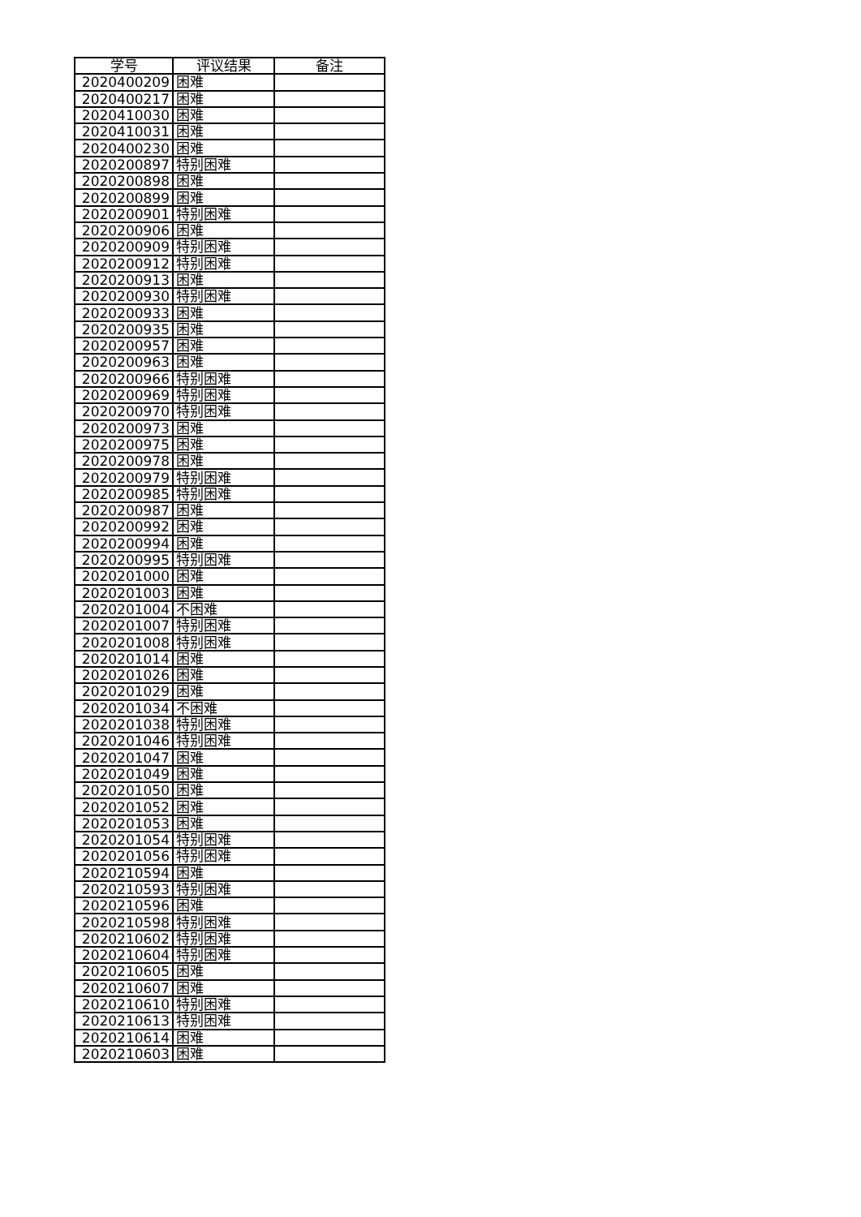| 学号 | 评议结果 | 备注 |
| --- | --- | --- |
| 2020400209 | 困难 | |
| 2020400217 | 困难 | |
| 2020410030 | 困难 | |
| 2020410031 | 困难 | |
| 2020400230 | 困难 | |
| 2020200897 | 特别困难 | |
| 2020200898 | 困难 | |
| 2020200899 | 困难 | |
| 2020200901 | 特别困难 | |
| 2020200906 | 困难 | |
| 2020200909 | 特别困难 | |
| 2020200912 | 特别困难 | |
| 2020200913 | 困难 | |
| 2020200930 | 特别困难 | |
| 2020200933 | 困难 | |
| 2020200935 | 困难 | |
| 2020200957 | 困难 | |
| 2020200963 | 困难 | |
| 2020200966 | 特别困难 | |
| 2020200969 | 特别困难 | |
| 2020200970 | 特别困难 | |
| 2020200973 | 困难 | |
| 2020200975 | 困难 | |
| 2020200978 | 困难 | |
| 2020200979 | 特别困难 | |
| 2020200985 | 特别困难 | |
| 2020200987 | 困难 | |
| 2020200992 | 困难 | |
| 2020200994 | 困难 | |
| 2020200995 | 特别困难 | |
| 2020201000 | 困难 | |
| 2020201003 | 困难 | |
| 2020201004 | 不困难 | |
| 2020201007 | 特别困难 | |
| 2020201008 | 特别困难 | |
| 2020201014 | 困难 | |
| 2020201026 | 困难 | |
| 2020201029 | 困难 | |
| 2020201034 | 不困难 | |
| 2020201038 | 特别困难 | |
| 2020201046 | 特别困难 | |
| 2020201047 | 困难 | |
| 2020201049 | 困难 | |
| 2020201050 | 困难 | |
| 2020201052 | 困难 | |
| 2020201053 | 困难 | |
| 2020201054 | 特别困难 | |
| 2020201056 | 特别困难 | |
| 2020210594 | 困难 | |
| 2020210593 | 特别困难 | |
| 2020210596 | 困难 | |
| 2020210598 | 特别困难 | |
| 2020210602 | 特别困难 | |
| 2020210604 | 特别困难 | |
| 2020210605 | 困难 | |
| 2020210607 | 困难 | |
| 2020210610 | 特别困难 | |
| 2020210613 | 特别困难 | |
| 2020210614 | 困难 | |
| 2020210603 | 困难 | |